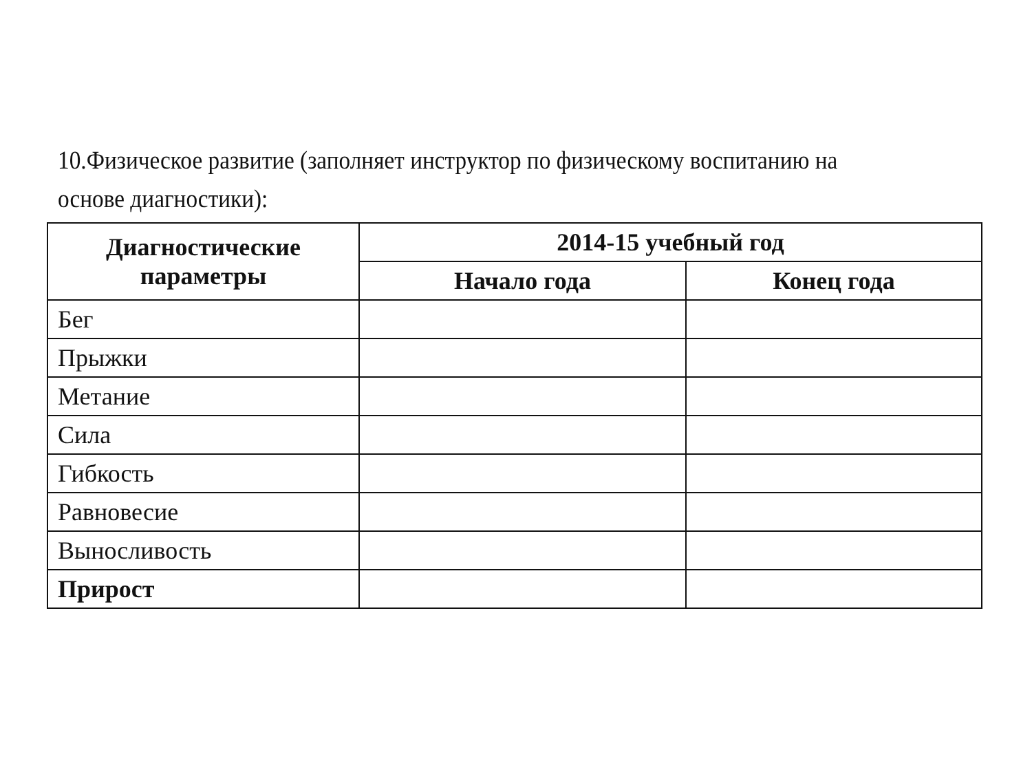10.Физическое развитие (заполняет инструктор по физическому воспитанию на основе диагностики):
| Диагностические параметры | 2014-15 учебный год | |
| --- | --- | --- |
| | Начало года | Конец года |
| Бег | | |
| Прыжки | | |
| Метание | | |
| Сила | | |
| Гибкость | | |
| Равновесие | | |
| Выносливость | | |
| Прирост | | |